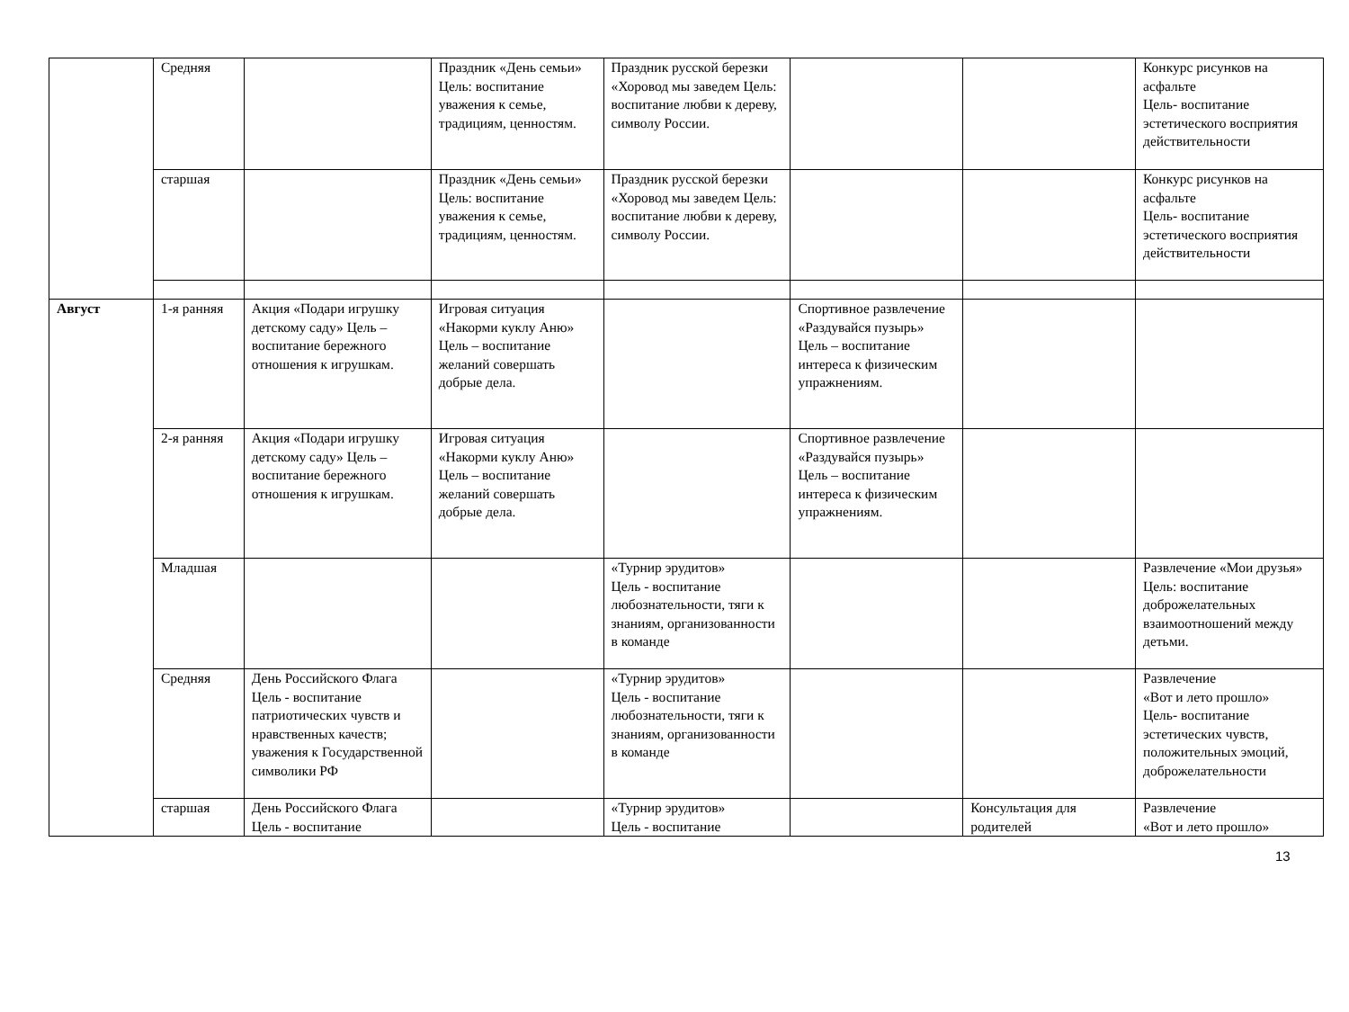| | Средняя | | Праздник «День семьи» Цель: воспитание уважения к семье, традициям, ценностям. | Праздник русской березки «Хоровод мы заведем Цель: воспитание любви к дереву, символу России. | | | Конкурс рисунков на асфальте Цель- воспитание эстетического восприятия действительности |
| | старшая | | Праздник «День семьи» Цель: воспитание уважения к семье, традициям, ценностям. | Праздник русской березки «Хоровод мы заведем Цель: воспитание любви к дереву, символу России. | | | Конкурс рисунков на асфальте Цель- воспитание эстетического восприятия действительности |
| Август | 1-я ранняя | Акция «Подари игрушку детскому саду» Цель – воспитание бережного отношения к игрушкам. | Игровая ситуация «Накорми куклу Аню» Цель – воспитание желаний совершать добрые дела. | | Спортивное развлечение «Раздувайся пузырь» Цель – воспитание интереса к физическим упражнениям. | | |
| | 2-я ранняя | Акция «Подари игрушку детскому саду» Цель – воспитание бережного отношения к игрушкам. | Игровая ситуация «Накорми куклу Аню» Цель – воспитание желаний совершать добрые дела. | | Спортивное развлечение «Раздувайся пузырь» Цель – воспитание интереса к физическим упражнениям. | | |
| | Младшая | | | «Турнир эрудитов» Цель - воспитание любознательности, тяги к знаниям, организованности в команде | | | Развлечение «Мои друзья» Цель: воспитание доброжелательных взаимоотношений между детьми. |
| | Средняя | День Российского Флага Цель - воспитание патриотических чувств и нравственных качеств; уважения к Государственной символики РФ | | «Турнир эрудитов» Цель - воспитание любознательности, тяги к знаниям, организованности в команде | | | Развлечение «Вот и лето прошло» Цель- воспитание эстетических чувств, положительных эмоций, доброжелательности |
| | старшая | День Российского Флага Цель - воспитание | | «Турнир эрудитов» Цель - воспитание | | Консультация для родителей | Развлечение «Вот и лето прошло» |
13